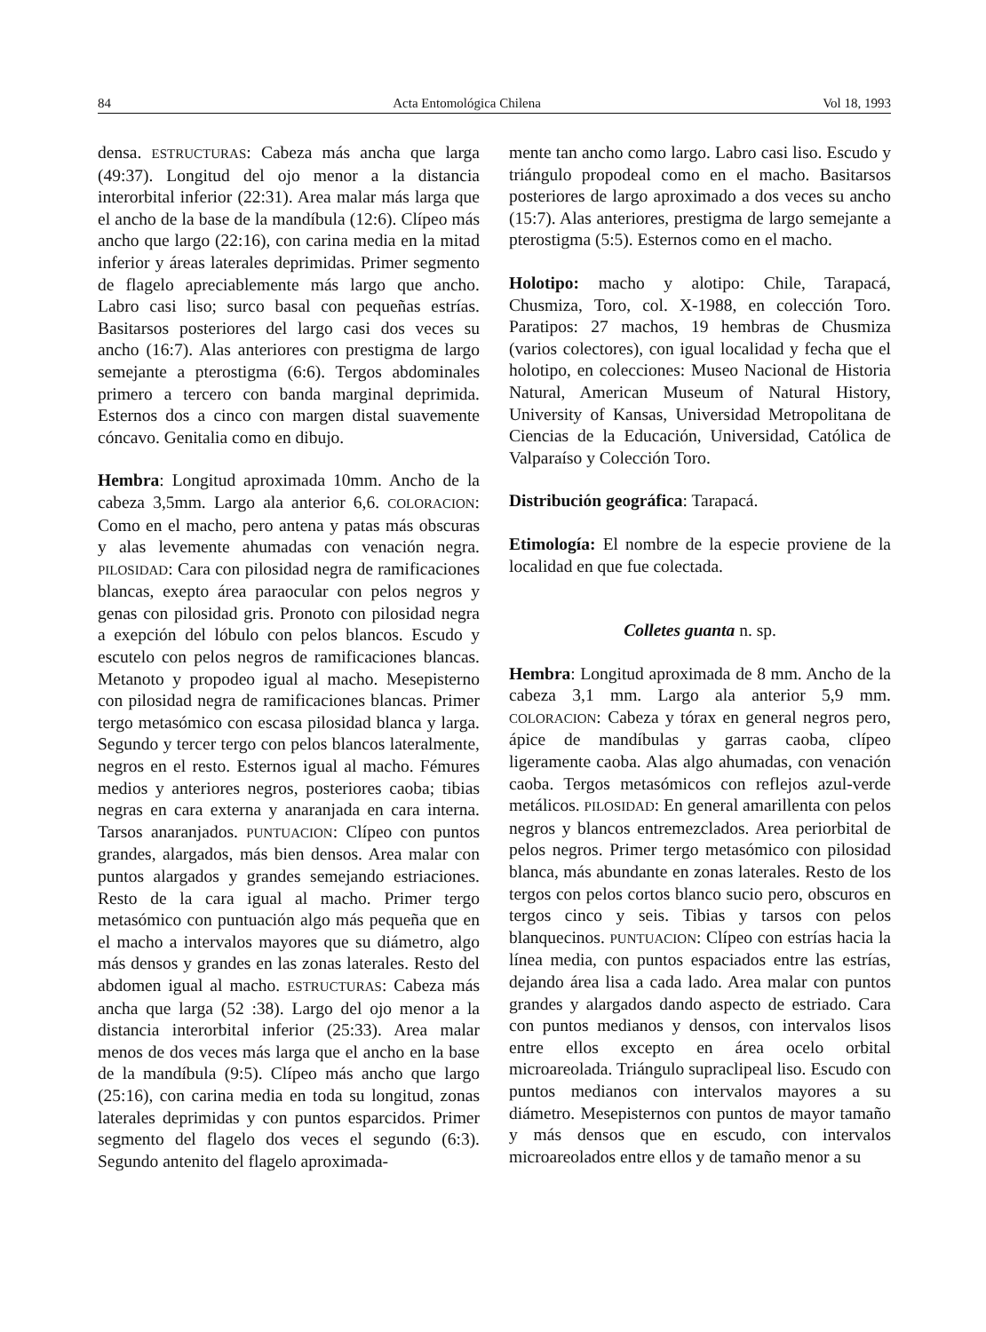84 Acta Entomológica Chilena Vol 18, 1993
densa. ESTRUCTURAS: Cabeza más ancha que larga (49:37). Longitud del ojo menor a la distancia interorbital inferior (22:31). Area malar más larga que el ancho de la base de la mandíbula (12:6). Clípeo más ancho que largo (22:16), con carina media en la mitad inferior y áreas laterales deprimidas. Primer segmento de flagelo apreciablemente más largo que ancho. Labro casi liso; surco basal con pequeñas estrías. Basitarsos posteriores del largo casi dos veces su ancho (16:7). Alas anteriores con prestigma de largo semejante a pterostigma (6:6). Tergos abdominales primero a tercero con banda marginal deprimida. Esternos dos a cinco con margen distal suavemente cóncavo. Genitalia como en dibujo.
Hembra: Longitud aproximada 10mm. Ancho de la cabeza 3,5mm. Largo ala anterior 6,6. COLORACION: Como en el macho, pero antena y patas más obscuras y alas levemente ahumadas con venación negra. PILOSIDAD: Cara con pilosidad negra de ramificaciones blancas, exepto área paraocular con pelos negros y genas con pilosidad gris. Pronoto con pilosidad negra a exepción del lóbulo con pelos blancos. Escudo y escutelo con pelos negros de ramificaciones blancas. Metanoto y propodeo igual al macho. Mesepisterno con pilosidad negra de ramificaciones blancas. Primer tergo metasómico con escasa pilosidad blanca y larga. Segundo y tercer tergo con pelos blancos lateralmente, negros en el resto. Esternos igual al macho. Fémures medios y anteriores negros, posteriores caoba; tibias negras en cara externa y anaranjada en cara interna. Tarsos anaranjados. PUNTUACION: Clípeo con puntos grandes, alargados, más bien densos. Area malar con puntos alargados y grandes semejando estriaciones. Resto de la cara igual al macho. Primer tergo metasómico con puntuación algo más pequeña que en el macho a intervalos mayores que su diámetro, algo más densos y grandes en las zonas laterales. Resto del abdomen igual al macho. ESTRUCTURAS: Cabeza más ancha que larga (52 :38). Largo del ojo menor a la distancia interorbital inferior (25:33). Area malar menos de dos veces más larga que el ancho en la base de la mandíbula (9:5). Clípeo más ancho que largo (25:16), con carina media en toda su longitud, zonas laterales deprimidas y con puntos esparcidos. Primer segmento del flagelo dos veces el segundo (6:3). Segundo antenito del flagelo aproximada-
mente tan ancho como largo. Labro casi liso. Escudo y triángulo propodeal como en el macho. Basitarsos posteriores de largo aproximado a dos veces su ancho (15:7). Alas anteriores, prestigma de largo semejante a pterostigma (5:5). Esternos como en el macho.
Holotipo: macho y alotipo: Chile, Tarapacá, Chusmiza, Toro, col. X-1988, en colección Toro. Paratipos: 27 machos, 19 hembras de Chusmiza (varios colectores), con igual localidad y fecha que el holotipo, en colecciones: Museo Nacional de Historia Natural, American Museum of Natural History, University of Kansas, Universidad Metropolitana de Ciencias de la Educación, Universidad, Católica de Valparaíso y Colección Toro.
Distribución geográfica: Tarapacá.
Etimología: El nombre de la especie proviene de la localidad en que fue colectada.
Colletes guanta n. sp.
Hembra: Longitud aproximada de 8 mm. Ancho de la cabeza 3,1 mm. Largo ala anterior 5,9 mm. COLORACION: Cabeza y tórax en general negros pero, ápice de mandíbulas y garras caoba, clípeo ligeramente caoba. Alas algo ahumadas, con venación caoba. Tergos metasómicos con reflejos azul-verde metálicos. PILOSIDAD: En general amarillenta con pelos negros y blancos entremezclados. Area periorbital de pelos negros. Primer tergo metasómico con pilosidad blanca, más abundante en zonas laterales. Resto de los tergos con pelos cortos blanco sucio pero, obscuros en tergos cinco y seis. Tibias y tarsos con pelos blanquecinos. PUNTUACION: Clípeo con estrías hacia la línea media, con puntos espaciados entre las estrías, dejando área lisa a cada lado. Area malar con puntos grandes y alargados dando aspecto de estriado. Cara con puntos medianos y densos, con intervalos lisos entre ellos excepto en área ocelo orbital microareolada. Triángulo supraclipeal liso. Escudo con puntos medianos con intervalos mayores a su diámetro. Mesepisternos con puntos de mayor tamaño y más densos que en escudo, con intervalos microareolados entre ellos y de tamaño menor a su